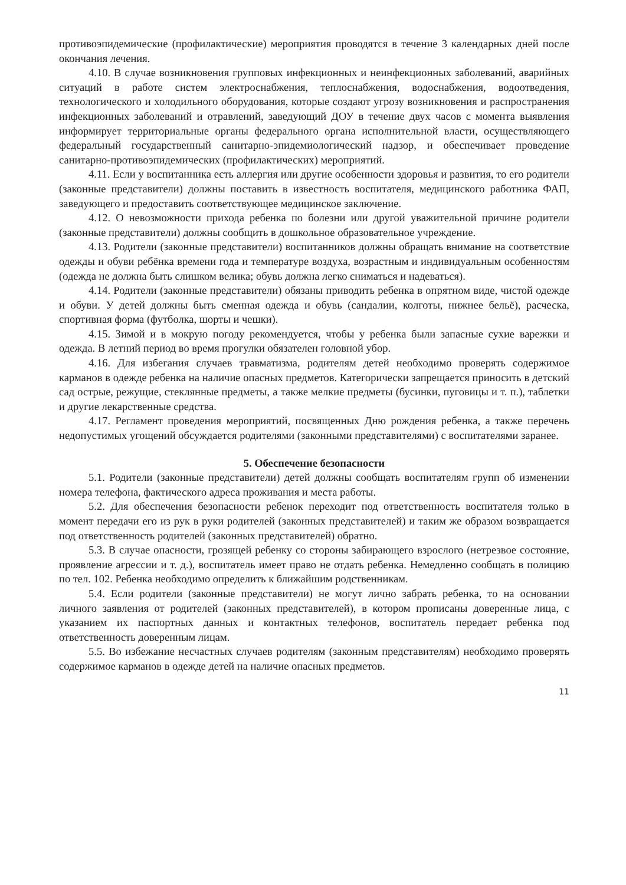противоэпидемические (профилактические) мероприятия проводятся в течение 3 календарных дней после окончания лечения.
4.10. В случае возникновения групповых инфекционных и неинфекционных заболеваний, аварийных ситуаций в работе систем электроснабжения, теплоснабжения, водоснабжения, водоотведения, технологического и холодильного оборудования, которые создают угрозу возникновения и распространения инфекционных заболеваний и отравлений, заведующий ДОУ в течение двух часов с момента выявления информирует территориальные органы федерального органа исполнительной власти, осуществляющего федеральный государственный санитарно-эпидемиологический надзор, и обеспечивает проведение санитарно-противоэпидемических (профилактических) мероприятий.
4.11. Если у воспитанника есть аллергия или другие особенности здоровья и развития, то его родители (законные представители) должны поставить в известность воспитателя, медицинского работника ФАП, заведующего и предоставить соответствующее медицинское заключение.
4.12. О невозможности прихода ребенка по болезни или другой уважительной причине родители (законные представители) должны сообщить в дошкольное образовательное учреждение.
4.13. Родители (законные представители) воспитанников должны обращать внимание на соответствие одежды и обуви ребёнка времени года и температуре воздуха, возрастным и индивидуальным особенностям (одежда не должна быть слишком велика; обувь должна легко сниматься и надеваться).
4.14. Родители (законные представители) обязаны приводить ребенка в опрятном виде, чистой одежде и обуви. У детей должны быть сменная одежда и обувь (сандалии, колготы, нижнее бельё), расческа, спортивная форма (футболка, шорты и чешки).
4.15. Зимой и в мокрую погоду рекомендуется, чтобы у ребенка были запасные сухие варежки и одежда. В летний период во время прогулки обязателен головной убор.
4.16. Для избегания случаев травматизма, родителям детей необходимо проверять содержимое карманов в одежде ребенка на наличие опасных предметов. Категорически запрещается приносить в детский сад острые, режущие, стеклянные предметы, а также мелкие предметы (бусинки, пуговицы и т. п.), таблетки и другие лекарственные средства.
4.17. Регламент проведения мероприятий, посвященных Дню рождения ребенка, а также перечень недопустимых угощений обсуждается родителями (законными представителями) с воспитателями заранее.
5. Обеспечение безопасности
5.1. Родители (законные представители) детей должны сообщать воспитателям групп об изменении номера телефона, фактического адреса проживания и места работы.
5.2. Для обеспечения безопасности ребенок переходит под ответственность воспитателя только в момент передачи его из рук в руки родителей (законных представителей) и таким же образом возвращается под ответственность родителей (законных представителей) обратно.
5.3. В случае опасности, грозящей ребенку со стороны забирающего взрослого (нетрезвое состояние, проявление агрессии и т. д.), воспитатель имеет право не отдать ребенка. Немедленно сообщать в полицию по тел. 102. Ребенка необходимо определить к ближайшим родственникам.
5.4. Если родители (законные представители) не могут лично забрать ребенка, то на основании личного заявления от родителей (законных представителей), в котором прописаны доверенные лица, с указанием их паспортных данных и контактных телефонов, воспитатель передает ребенка под ответственность доверенным лицам.
5.5. Во избежание несчастных случаев родителям (законным представителям) необходимо проверять содержимое карманов в одежде детей на наличие опасных предметов.
11